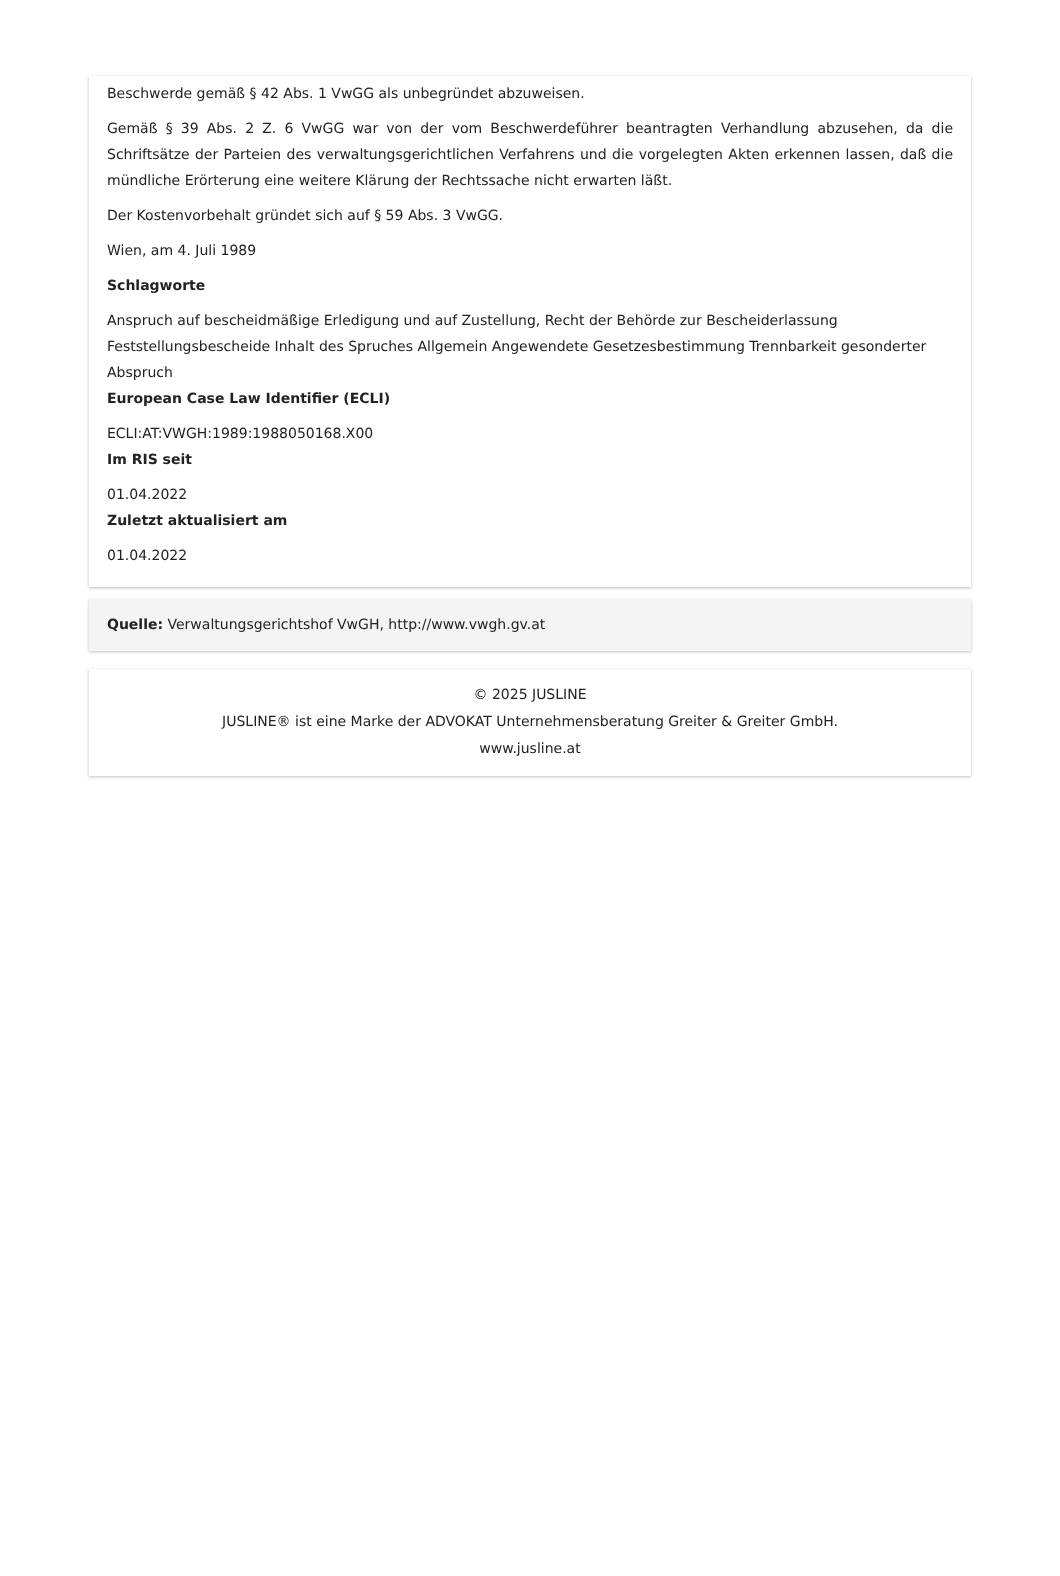Beschwerde gemäß § 42 Abs. 1 VwGG als unbegründet abzuweisen.
Gemäß § 39 Abs. 2 Z. 6 VwGG war von der vom Beschwerdeführer beantragten Verhandlung abzusehen, da die Schriftsätze der Parteien des verwaltungsgerichtlichen Verfahrens und die vorgelegten Akten erkennen lassen, daß die mündliche Erörterung eine weitere Klärung der Rechtssache nicht erwarten läßt.
Der Kostenvorbehalt gründet sich auf § 59 Abs. 3 VwGG.
Wien, am 4. Juli 1989
Schlagworte
Anspruch auf bescheidmäßige Erledigung und auf Zustellung, Recht der Behörde zur Bescheiderlassung Feststellungsbescheide Inhalt des Spruches Allgemein Angewendete Gesetzesbestimmung Trennbarkeit gesonderter Abspruch
European Case Law Identifier (ECLI)
ECLI:AT:VWGH:1989:1988050168.X00
Im RIS seit
01.04.2022
Zuletzt aktualisiert am
01.04.2022
Quelle: Verwaltungsgerichtshof VwGH, http://www.vwgh.gv.at
© 2025 JUSLINE
JUSLINE® ist eine Marke der ADVOKAT Unternehmensberatung Greiter & Greiter GmbH.
www.jusline.at